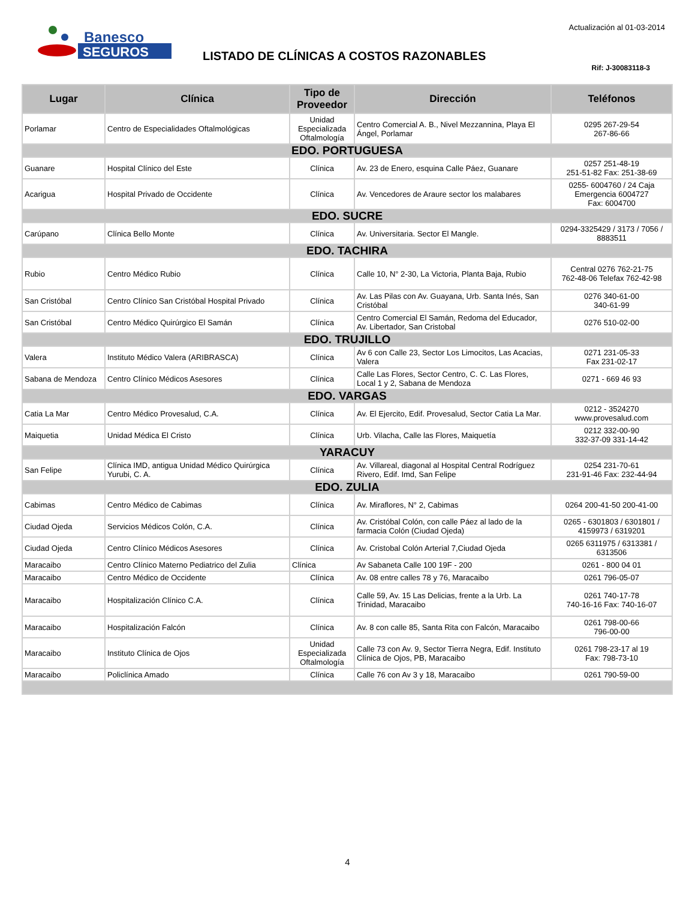Banesco
SEGUROS
Actualización al 01-03-2014
LISTADO DE CLÍNICAS A COSTOS RAZONABLES
Rif: J-30083118-3
| Lugar | Clínica | Tipo de Proveedor | Dirección | Teléfonos |
| --- | --- | --- | --- | --- |
| Porlamar | Centro de Especialidades Oftalmológicas | Unidad Especializada Oftalmología | Centro Comercial A. B., Nivel Mezzannina, Playa El Ángel, Porlamar | 0295 267-29-54 267-86-66 |
| EDO. PORTUGUESA | | | | |
| Guanare | Hospital Clínico del Este | Clínica | Av. 23 de Enero, esquina Calle Páez, Guanare | 0257 251-48-19 251-51-82 Fax: 251-38-69 |
| Acarigua | Hospital Privado de Occidente | Clínica | Av. Vencedores de Araure sector los malabares | 0255- 6004760 / 24 Caja Emergencia 6004727 Fax: 6004700 |
| EDO. SUCRE | | | | |
| Carúpano | Clínica Bello Monte | Clínica | Av. Universitaria. Sector El Mangle. | 0294-3325429 / 3173 / 7056 / 8883511 |
| EDO. TACHIRA | | | | |
| Rubio | Centro Médico Rubio | Clínica | Calle 10, N° 2-30, La Victoria, Planta Baja, Rubio | Central 0276 762-21-75 762-48-06 Telefax 762-42-98 |
| San Cristóbal | Centro Clínico San Cristóbal Hospital Privado | Clínica | Av. Las Pilas con Av. Guayana, Urb. Santa Inés, San Cristóbal | 0276 340-61-00 340-61-99 |
| San Cristóbal | Centro Médico Quirúrgico El Samán | Clínica | Centro Comercial El Samán, Redoma del Educador, Av. Libertador, San Cristobal | 0276 510-02-00 |
| EDO. TRUJILLO | | | | |
| Valera | Instituto Médico Valera (ARIBRASCA) | Clínica | Av 6 con Calle 23, Sector Los Limocitos, Las Acacias, Valera | 0271 231-05-33 Fax 231-02-17 |
| Sabana de Mendoza | Centro Clínico Médicos Asesores | Clínica | Calle Las Flores, Sector Centro, C. C. Las Flores, Local 1 y 2, Sabana de Mendoza | 0271 - 669 46 93 |
| EDO. VARGAS | | | | |
| Catia La Mar | Centro Médico Provesalud, C.A. | Clínica | Av. El Ejercito, Edif. Provesalud, Sector Catia La Mar. | 0212 - 3524270 www.provesalud.com |
| Maiquetia | Unidad Médica El Cristo | Clínica | Urb. Vilacha, Calle las Flores, Maiquetía | 0212 332-00-90 332-37-09 331-14-42 |
| YARACUY | | | | |
| San Felipe | Clínica IMD, antigua Unidad Médico Quirúrgica Yurubi, C. A. | Clínica | Av. Villareal, diagonal al Hospital Central Rodríguez Rivero, Edif. Imd, San Felipe | 0254 231-70-61 231-91-46 Fax: 232-44-94 |
| EDO. ZULIA | | | | |
| Cabimas | Centro Médico de Cabimas | Clínica | Av. Miraflores, N° 2, Cabimas | 0264 200-41-50 200-41-00 |
| Ciudad Ojeda | Servicios Médicos Colón, C.A. | Clínica | Av. Cristóbal Colón, con calle Páez al lado de la farmacia Colón (Ciudad Ojeda) | 0265 - 6301803 / 6301801 / 4159973 / 6319201 |
| Ciudad Ojeda | Centro Clínico Médicos Asesores | Clínica | Av. Cristobal Colón Arterial 7,Ciudad Ojeda | 0265 6311975 / 6313381 / 6313506 |
| Maracaibo | Centro Clínico Materno Pediatrico del Zulia | Clínica | Av Sabaneta Calle 100 19F - 200 | 0261 - 800 04 01 |
| Maracaibo | Centro Médico de Occidente | Clínica | Av. 08 entre calles 78 y 76, Maracaibo | 0261 796-05-07 |
| Maracaibo | Hospitalización Clínico C.A. | Clínica | Calle 59, Av. 15 Las Delicias, frente a la Urb. La Trinidad, Maracaibo | 0261 740-17-78 740-16-16 Fax: 740-16-07 |
| Maracaibo | Hospitalización Falcón | Clínica | Av. 8 con calle 85, Santa Rita con Falcón, Maracaibo | 0261 798-00-66 796-00-00 |
| Maracaibo | Instituto Clínica de Ojos | Unidad Especializada Oftalmología | Calle 73 con Av. 9, Sector Tierra Negra, Edif. Instituto Clínica de Ojos, PB, Maracaibo | 0261 798-23-17 al 19 Fax: 798-73-10 |
| Maracaibo | Policlínica Amado | Clínica | Calle 76 con Av 3 y 18, Maracaibo | 0261 790-59-00 |
4